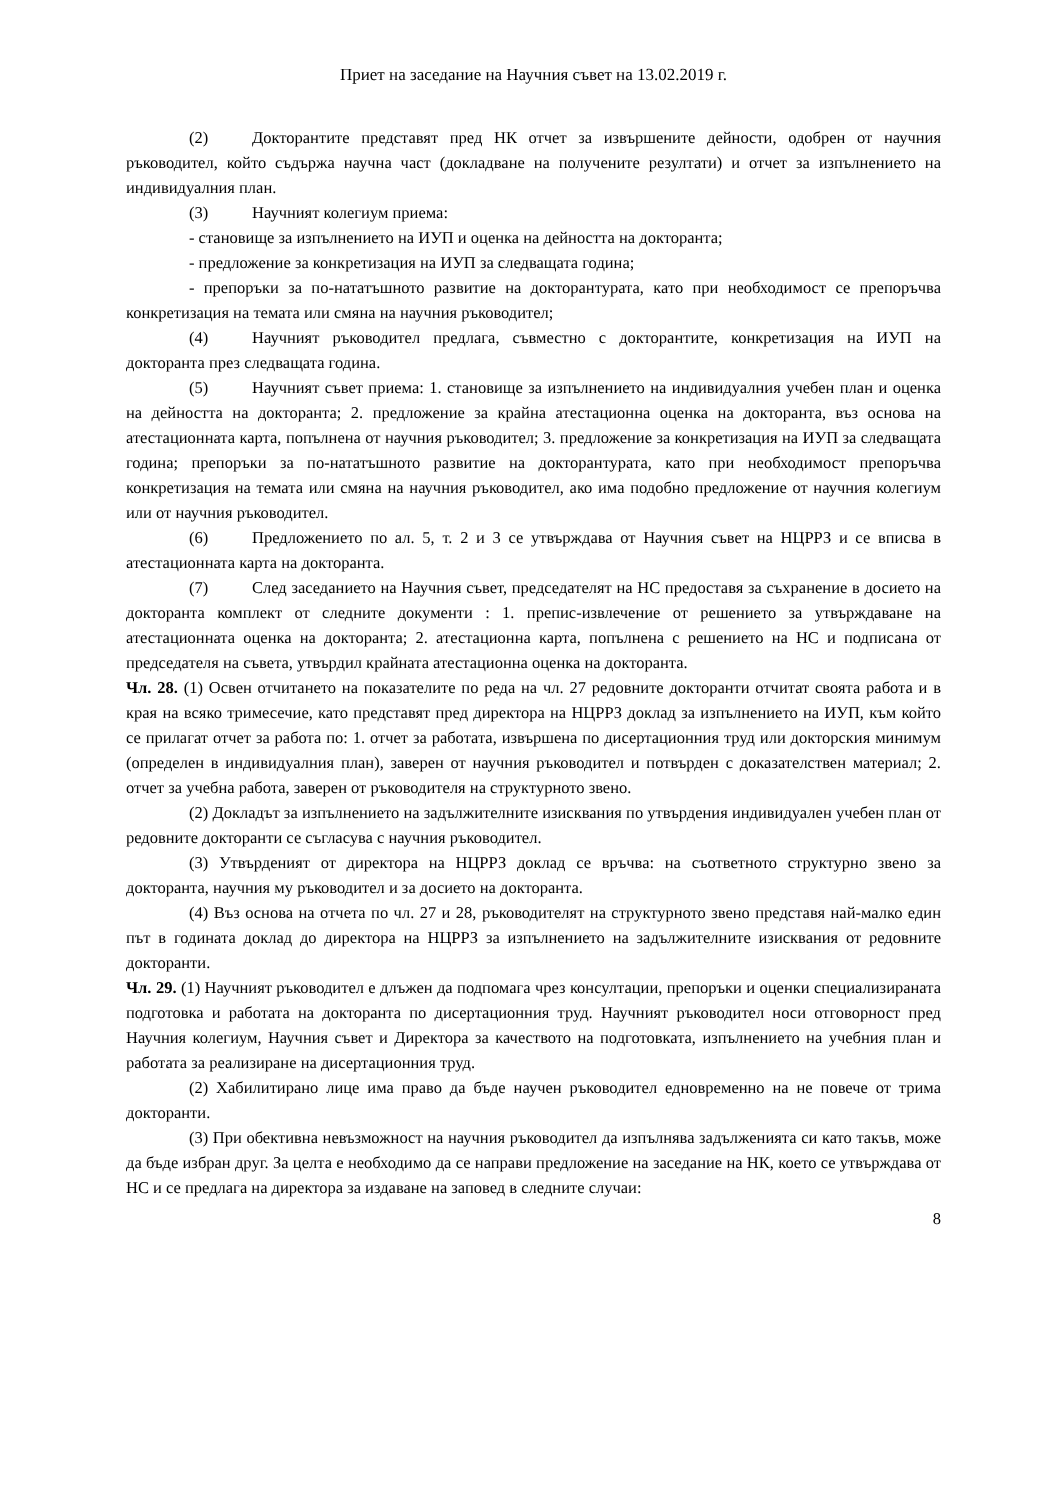Приет на заседание на Научния съвет на 13.02.2019 г.
(2) Докторантите представят пред НК отчет за извършените дейности, одобрен от научния ръководител, който съдържа научна част (докладване на получените резултати) и отчет за изпълнението на индивидуалния план.
(3) Научният колегиум приема:
- становище за изпълнението на ИУП и оценка на дейността на докторанта;
- предложение за конкретизация на ИУП за следващата година;
- препоръки за по-нататъшното развитие на докторантурата, като при необходимост се препоръчва конкретизация на темата или смяна на научния ръководител;
(4) Научният ръководител предлага, съвместно с докторантите, конкретизация на ИУП на докторанта през следващата година.
(5) Научният съвет приема: 1. становище за изпълнението на индивидуалния учебен план и оценка на дейността на докторанта; 2. предложение за крайна атестационна оценка на докторанта, въз основа на атестационната карта, попълнена от научния ръководител; 3. предложение за конкретизация на ИУП за следващата година; препоръки за по-нататъшното развитие на докторантурата, като при необходимост препоръчва конкретизация на темата или смяна на научния ръководител, ако има подобно предложение от научния колегиум или от научния ръководител.
(6) Предложението по ал. 5, т. 2 и 3 се утвърждава от Научния съвет на НЦРРЗ и се вписва в атестационната карта на докторанта.
(7) След заседанието на Научния съвет, председателят на НС предоставя за съхранение в досието на докторанта комплект от следните документи : 1. препис-извлечение от решението за утвърждаване на атестационната оценка на докторанта; 2. атестационна карта, попълнена с решението на НС и подписана от председателя на съвета, утвърдил крайната атестационна оценка на докторанта.
Чл. 28. (1) Освен отчитането на показателите по реда на чл. 27 редовните докторанти отчитат своята работа и в края на всяко тримесечие, като представят пред директора на НЦРРЗ доклад за изпълнението на ИУП, към който се прилагат отчет за работа по: 1. отчет за работата, извършена по дисертационния труд или докторския минимум (определен в индивидуалния план), заверен от научния ръководител и потвърден с доказателствен материал; 2. отчет за учебна работа, заверен от ръководителя на структурното звено.
(2) Докладът за изпълнението на задължителните изисквания по утвърдения индивидуален учебен план от редовните докторанти се съгласува с научния ръководител.
(3) Утвърденият от директора на НЦРРЗ доклад се връчва: на съответното структурно звено за докторанта, научния му ръководител и за досието на докторанта.
(4) Въз основа на отчета по чл. 27 и 28, ръководителят на структурното звено представя най-малко един път в годината доклад до директора на НЦРРЗ за изпълнението на задължителните изисквания от редовните докторанти.
Чл. 29. (1) Научният ръководител е длъжен да подпомага чрез консултации, препоръки и оценки специализираната подготовка и работата на докторанта по дисертационния труд. Научният ръководител носи отговорност пред Научния колегиум, Научния съвет и Директора за качеството на подготовката, изпълнението на учебния план и работата за реализиране на дисертационния труд.
(2) Хабилитирано лице има право да бъде научен ръководител едновременно на не повече от трима докторанти.
(3) При обективна невъзможност на научния ръководител да изпълнява задълженията си като такъв, може да бъде избран друг. За целта е необходимо да се направи предложение на заседание на НК, което се утвърждава от НС и се предлага на директора за издаване на заповед в следните случаи:
8